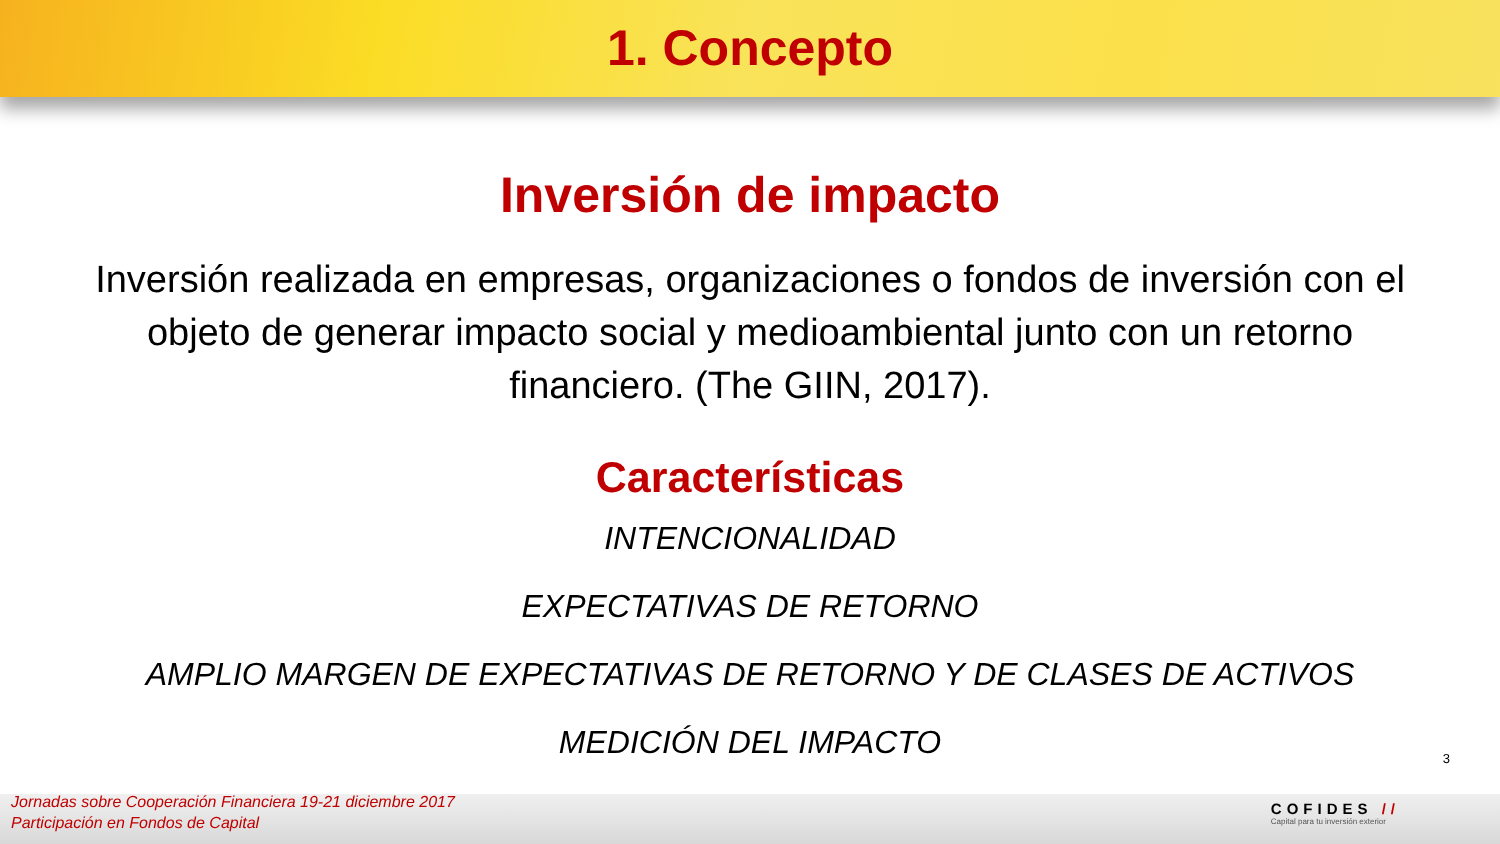1. Concepto
Inversión de impacto
Inversión realizada en empresas, organizaciones o fondos de inversión con el objeto de generar impacto social y medioambiental junto con un retorno financiero. (The GIIN, 2017).
Características
INTENCIONALIDAD
EXPECTATIVAS DE RETORNO
AMPLIO MARGEN DE EXPECTATIVAS DE RETORNO Y DE CLASES DE ACTIVOS
MEDICIÓN DEL IMPACTO
3
Jornadas sobre Cooperación Financiera 19-21 diciembre 2017
Participación en Fondos de Capital
COFIDES //
Capital para tu inversión exterior